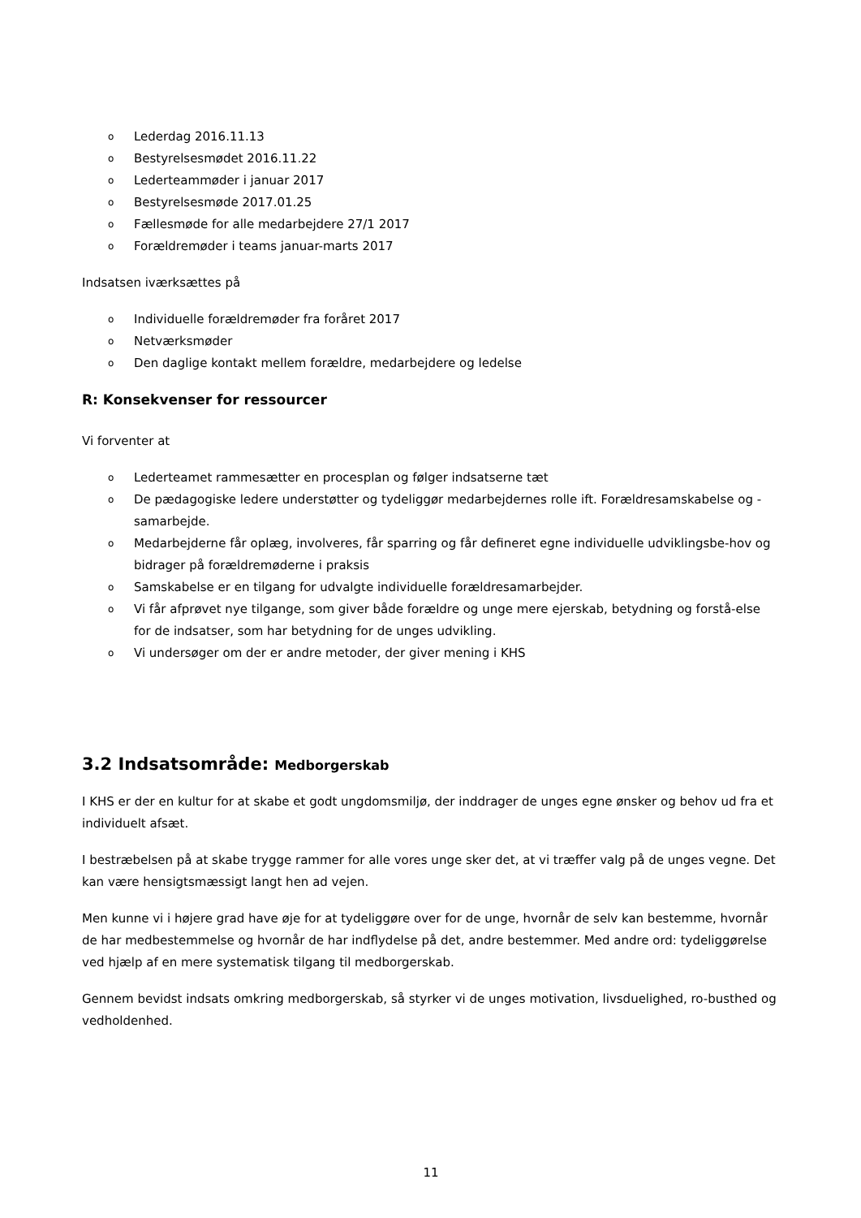o Lederdag 2016.11.13
o Bestyrelsesmødet 2016.11.22
o Lederteammøder i januar 2017
o Bestyrelsesmøde 2017.01.25
o Fællesmøde for alle medarbejdere 27/1 2017
o Forældremøder i teams januar-marts 2017
Indsatsen iværksættes på
o Individuelle forældremøder fra foråret 2017
o Netværksmøder
o Den daglige kontakt mellem forældre, medarbejdere og ledelse
R: Konsekvenser for ressourcer
Vi forventer at
o Lederteamet rammesætter en procesplan og følger indsatserne tæt
o De pædagogiske ledere understøtter og tydeliggør medarbejdernes rolle ift. Forældresamskabelse og - samarbejde.
o Medarbejderne får oplæg, involveres, får sparring og får defineret egne individuelle udviklingsbe-hov og bidrager på forældremøderne i praksis
o Samskabelse er en tilgang for udvalgte individuelle forældresamarbejder.
o Vi får afprøvet nye tilgange, som giver både forældre og unge mere ejerskab, betydning og forstå-else for de indsatser, som har betydning for de unges udvikling.
o Vi undersøger om der er andre metoder, der giver mening i KHS
3.2 Indsatsområde: Medborgerskab
I KHS er der en kultur for at skabe et godt ungdomsmiljø, der inddrager de unges egne ønsker og behov ud fra et individuelt afsæt.
I bestræbelsen på at skabe trygge rammer for alle vores unge sker det, at vi træffer valg på de unges vegne. Det kan være hensigtsmæssigt langt hen ad vejen.
Men kunne vi i højere grad have øje for at tydeliggøre over for de unge, hvornår de selv kan bestemme, hvornår de har medbestemmelse og hvornår de har indflydelse på det, andre bestemmer. Med andre ord: tydeliggørelse ved hjælp af en mere systematisk tilgang til medborgerskab.
Gennem bevidst indsats omkring medborgerskab, så styrker vi de unges motivation, livsduelighed, ro-busthed og vedholdenhed.
11